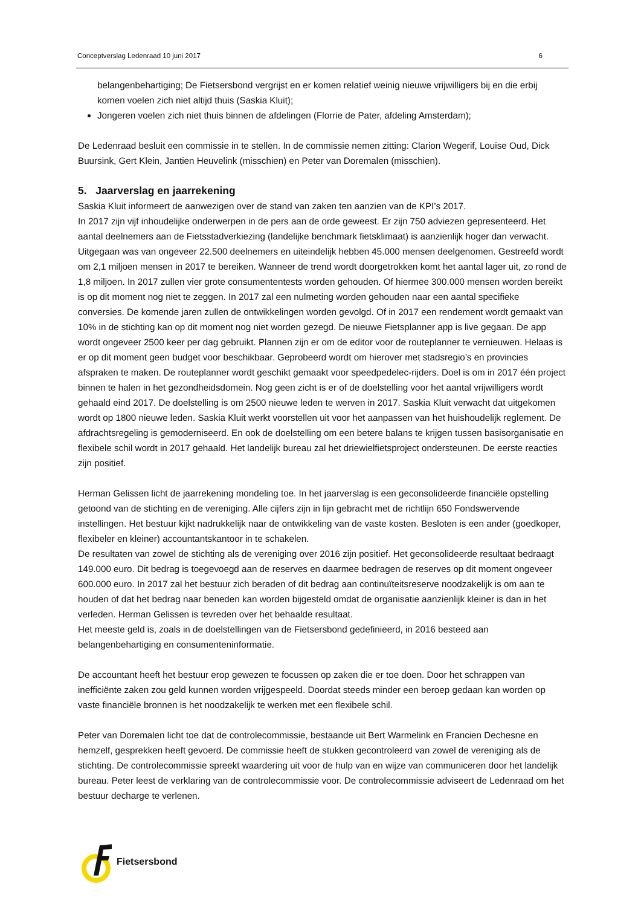Conceptverslag Ledenraad 10 juni 2017 6
belangenbehartiging; De Fietsersbond vergrijst en er komen relatief weinig nieuwe vrijwilligers bij en die erbij komen voelen zich niet altijd thuis (Saskia Kluit);
Jongeren voelen zich niet thuis binnen de afdelingen (Florrie de Pater, afdeling Amsterdam);
De Ledenraad besluit een commissie in te stellen. In de commissie nemen zitting: Clarion Wegerif, Louise Oud, Dick Buursink, Gert Klein, Jantien Heuvelink (misschien) en Peter van Doremalen (misschien).
5. Jaarverslag en jaarrekening
Saskia Kluit informeert de aanwezigen over de stand van zaken ten aanzien van de KPI’s 2017.
In 2017 zijn vijf inhoudelijke onderwerpen in de pers aan de orde geweest. Er zijn 750 adviezen gepresenteerd. Het aantal deelnemers aan de Fietsstadverkiezing (landelijke benchmark fietsklimaat) is aanzienlijk hoger dan verwacht. Uitgegaan was van ongeveer 22.500 deelnemers en uiteindelijk hebben 45.000 mensen deelgenomen. Gestreefd wordt om 2,1 miljoen mensen in 2017 te bereiken. Wanneer de trend wordt doorgetrokken komt het aantal lager uit, zo rond de 1,8 miljoen. In 2017 zullen vier grote consumententests worden gehouden. Of hiermee 300.000 mensen worden bereikt is op dit moment nog niet te zeggen. In 2017 zal een nulmeting worden gehouden naar een aantal specifieke conversies. De komende jaren zullen de ontwikkelingen worden gevolgd. Of in 2017 een rendement wordt gemaakt van 10% in de stichting kan op dit moment nog niet worden gezegd. De nieuwe Fietsplanner app is live gegaan. De app wordt ongeveer 2500 keer per dag gebruikt. Plannen zijn er om de editor voor de routeplanner te vernieuwen. Helaas is er op dit moment geen budget voor beschikbaar. Geprobeerd wordt om hierover met stadsregio’s en provincies afspraken te maken. De routeplanner wordt geschikt gemaakt voor speedpedelec-rijders. Doel is om in 2017 één project binnen te halen in het gezondheidsdomein. Nog geen zicht is er of de doelstelling voor het aantal vrijwilligers wordt gehaald eind 2017. De doelstelling is om 2500 nieuwe leden te werven in 2017. Saskia Kluit verwacht dat uitgekomen wordt op 1800 nieuwe leden. Saskia Kluit werkt voorstellen uit voor het aanpassen van het huishoudelijk reglement. De afdrachtsregeling is gemoderniseerd. En ook de doelstelling om een betere balans te krijgen tussen basisorganisatie en flexibele schil wordt in 2017 gehaald. Het landelijk bureau zal het driewielfietsproject ondersteunen. De eerste reacties zijn positief.
Herman Gelissen licht de jaarrekening mondeling toe. In het jaarverslag is een geconsolideerde financiële opstelling getoond van de stichting en de vereniging. Alle cijfers zijn in lijn gebracht met de richtlijn 650 Fondswervende instellingen. Het bestuur kijkt nadrukkelijk naar de ontwikkeling van de vaste kosten. Besloten is een ander (goedkoper, flexibeler en kleiner) accountantskantoor in te schakelen.
De resultaten van zowel de stichting als de vereniging over 2016 zijn positief. Het geconsolideerde resultaat bedraagt 149.000 euro. Dit bedrag is toegevoegd aan de reserves en daarmee bedragen de reserves op dit moment ongeveer 600.000 euro. In 2017 zal het bestuur zich beraden of dit bedrag aan continuïteitsreserve noodzakelijk is om aan te houden of dat het bedrag naar beneden kan worden bijgesteld omdat de organisatie aanzienlijk kleiner is dan in het verleden. Herman Gelissen is tevreden over het behaalde resultaat.
Het meeste geld is, zoals in de doelstellingen van de Fietsersbond gedefinieerd, in 2016 besteed aan belangenbehartiging en consumenteninformatie.
De accountant heeft het bestuur erop gewezen te focussen op zaken die er toe doen. Door het schrappen van inefficiënte zaken zou geld kunnen worden vrijgespeeld. Doordat steeds minder een beroep gedaan kan worden op vaste financiële bronnen is het noodzakelijk te werken met een flexibele schil.
Peter van Doremalen licht toe dat de controlecommissie, bestaande uit Bert Warmelink en Francien Dechesne en hemzelf, gesprekken heeft gevoerd. De commissie heeft de stukken gecontroleerd van zowel de vereniging als de stichting. De controlecommissie spreekt waardering uit voor de hulp van en wijze van communiceren door het landelijk bureau. Peter leest de verklaring van de controlecommissie voor. De controlecommissie adviseert de Ledenraad om het bestuur decharge te verlenen.
Fietsersbond